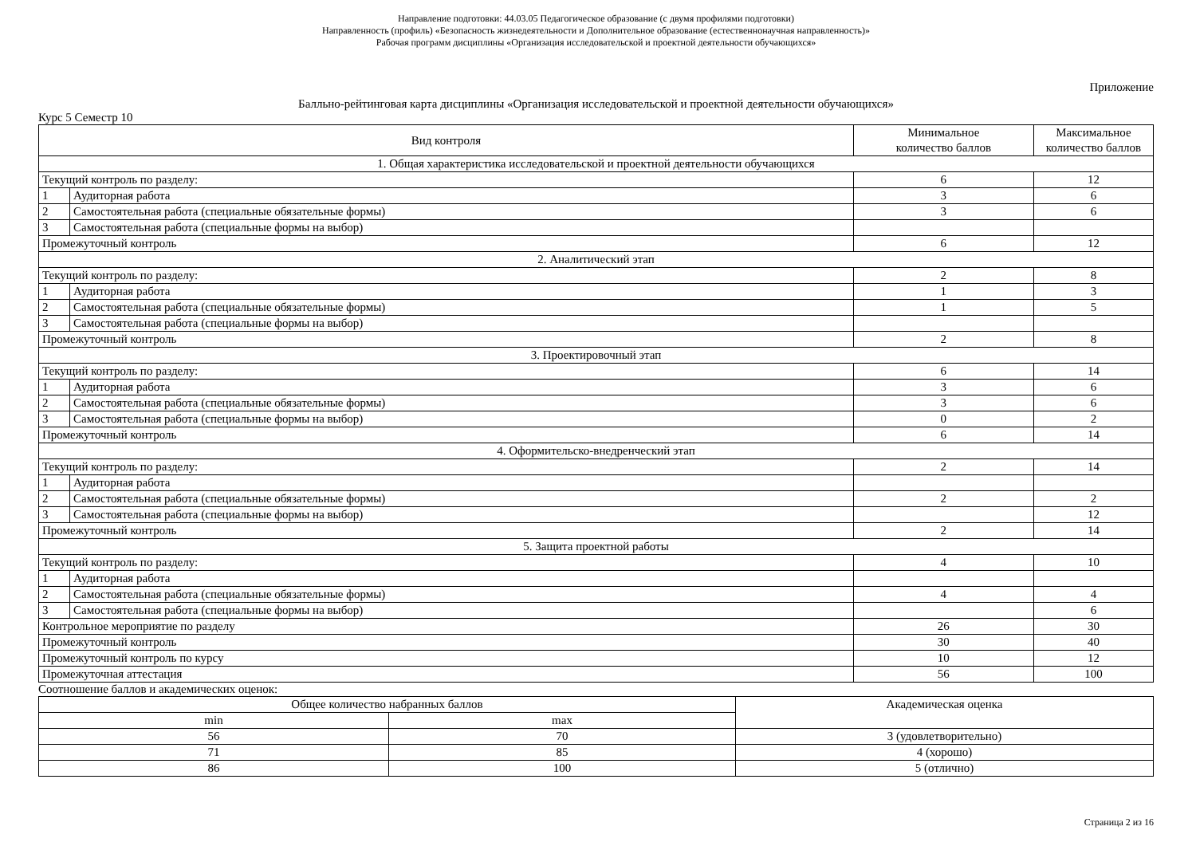Направление подготовки: 44.03.05 Педагогическое образование (с двумя профилями подготовки)
Направленность (профиль) «Безопасность жизнедеятельности и Дополнительное образование (естественнонаучная направленность)»
Рабочая программ дисциплины «Организация исследовательской и проектной деятельности обучающихся»
Приложение
Балльно-рейтинговая карта дисциплины «Организация исследовательской и проектной деятельности обучающихся»
Курс 5 Семестр 10
| Вид контроля | | Минимальное количество баллов | Максимальное количество баллов |
| --- | --- | --- | --- |
| 1. Общая характеристика исследовательской и проектной деятельности обучающихся | | | |
| Текущий контроль по разделу: | | 6 | 12 |
| 1 | Аудиторная работа | 3 | 6 |
| 2 | Самостоятельная работа (специальные обязательные формы) | 3 | 6 |
| 3 | Самостоятельная работа (специальные формы на выбор) | | |
| Промежуточный контроль | | 6 | 12 |
| 2. Аналитический этап | | | |
| Текущий контроль по разделу: | | 2 | 8 |
| 1 | Аудиторная работа | 1 | 3 |
| 2 | Самостоятельная работа (специальные обязательные формы) | 1 | 5 |
| 3 | Самостоятельная работа (специальные формы на выбор) | | |
| Промежуточный контроль | | 2 | 8 |
| 3. Проектировочный этап | | | |
| Текущий контроль по разделу: | | 6 | 14 |
| 1 | Аудиторная работа | 3 | 6 |
| 2 | Самостоятельная работа (специальные обязательные формы) | 3 | 6 |
| 3 | Самостоятельная работа (специальные формы на выбор) | 0 | 2 |
| Промежуточный контроль | | 6 | 14 |
| 4. Оформительско-внедренческий этап | | | |
| Текущий контроль по разделу: | | 2 | 14 |
| 1 | Аудиторная работа | | |
| 2 | Самостоятельная работа (специальные обязательные формы) | 2 | 2 |
| 3 | Самостоятельная работа (специальные формы на выбор) | | 12 |
| Промежуточный контроль | | 2 | 14 |
| 5. Защита проектной работы | | | |
| Текущий контроль по разделу: | | 4 | 10 |
| 1 | Аудиторная работа | | |
| 2 | Самостоятельная работа (специальные обязательные формы) | 4 | 4 |
| 3 | Самостоятельная работа (специальные формы на выбор) | | 6 |
| Контрольное мероприятие по разделу | | 26 | 30 |
| Промежуточный контроль | | 30 | 40 |
| Промежуточный контроль по курсу | | 10 | 12 |
| Промежуточная аттестация | | 56 | 100 |
Соотношение баллов и академических оценок:
| Общее количество набранных баллов | | Академическая оценка |
| --- | --- | --- |
| min | max | |
| 56 | 70 | 3 (удовлетворительно) |
| 71 | 85 | 4 (хорошо) |
| 86 | 100 | 5 (отлично) |
Страница 2 из 16